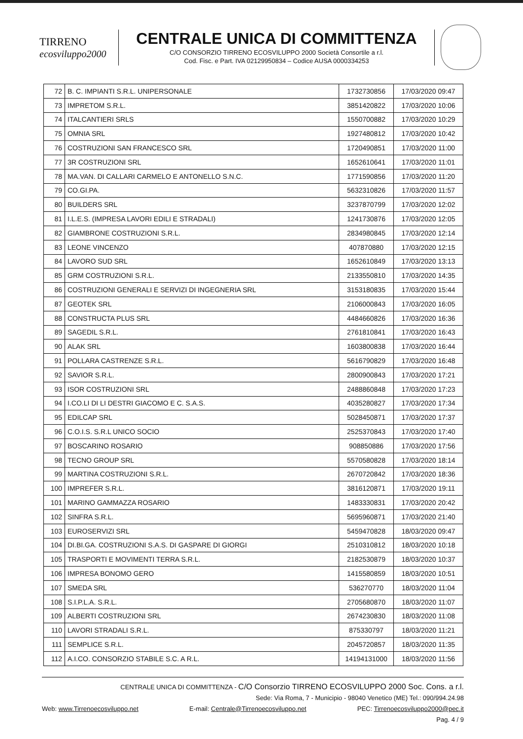TIRRENO
ecosviluppo2000
CENTRALE UNICA DI COMMITTENZA
C/O CONSORZIO TIRRENO ECOSVILUPPO 2000 Società Consortile a r.l.
Cod. Fisc. e Part. IVA 02129950834 – Codice AUSA 0000334253
| 72 | B. C. IMPIANTI S.R.L. UNIPERSONALE | 1732730856 | 17/03/2020 09:47 |
| 73 | IMPRETOM S.R.L. | 3851420822 | 17/03/2020 10:06 |
| 74 | ITALCANTIERI SRLS | 1550700882 | 17/03/2020 10:29 |
| 75 | OMNIA SRL | 1927480812 | 17/03/2020 10:42 |
| 76 | COSTRUZIONI SAN FRANCESCO SRL | 1720490851 | 17/03/2020 11:00 |
| 77 | 3R COSTRUZIONI SRL | 1652610641 | 17/03/2020 11:01 |
| 78 | MA.VAN. DI CALLARI CARMELO E ANTONELLO S.N.C. | 1771590856 | 17/03/2020 11:20 |
| 79 | CO.GI.PA. | 5632310826 | 17/03/2020 11:57 |
| 80 | BUILDERS SRL | 3237870799 | 17/03/2020 12:02 |
| 81 | I.L.E.S. (IMPRESA LAVORI EDILI E STRADALI) | 1241730876 | 17/03/2020 12:05 |
| 82 | GIAMBRONE COSTRUZIONI S.R.L. | 2834980845 | 17/03/2020 12:14 |
| 83 | LEONE VINCENZO | 407870880 | 17/03/2020 12:15 |
| 84 | LAVORO SUD SRL | 1652610849 | 17/03/2020 13:13 |
| 85 | GRM COSTRUZIONI S.R.L. | 2133550810 | 17/03/2020 14:35 |
| 86 | COSTRUZIONI GENERALI E SERVIZI DI INGEGNERIA SRL | 3153180835 | 17/03/2020 15:44 |
| 87 | GEOTEK SRL | 2106000843 | 17/03/2020 16:05 |
| 88 | CONSTRUCTA PLUS SRL | 4484660826 | 17/03/2020 16:36 |
| 89 | SAGEDIL S.R.L. | 2761810841 | 17/03/2020 16:43 |
| 90 | ALAK SRL | 1603800838 | 17/03/2020 16:44 |
| 91 | POLLARA CASTRENZE S.R.L. | 5616790829 | 17/03/2020 16:48 |
| 92 | SAVIOR S.R.L. | 2800900843 | 17/03/2020 17:21 |
| 93 | ISOR COSTRUZIONI SRL | 2488860848 | 17/03/2020 17:23 |
| 94 | I.CO.LI DI LI DESTRI GIACOMO E C. S.A.S. | 4035280827 | 17/03/2020 17:34 |
| 95 | EDILCAP SRL | 5028450871 | 17/03/2020 17:37 |
| 96 | C.O.I.S. S.R.L UNICO SOCIO | 2525370843 | 17/03/2020 17:40 |
| 97 | BOSCARINO ROSARIO | 908850886 | 17/03/2020 17:56 |
| 98 | TECNO GROUP SRL | 5570580828 | 17/03/2020 18:14 |
| 99 | MARTINA COSTRUZIONI S.R.L. | 2670720842 | 17/03/2020 18:36 |
| 100 | IMPREFER S.R.L. | 3816120871 | 17/03/2020 19:11 |
| 101 | MARINO GAMMAZZA ROSARIO | 1483330831 | 17/03/2020 20:42 |
| 102 | SINFRA S.R.L. | 5695960871 | 17/03/2020 21:40 |
| 103 | EUROSERVIZI SRL | 5459470828 | 18/03/2020 09:47 |
| 104 | DI.BI.GA. COSTRUZIONI S.A.S. DI GASPARE DI GIORGI | 2510310812 | 18/03/2020 10:18 |
| 105 | TRASPORTI E MOVIMENTI TERRA S.R.L. | 2182530879 | 18/03/2020 10:37 |
| 106 | IMPRESA BONOMO GERO | 1415580859 | 18/03/2020 10:51 |
| 107 | SMEDA SRL | 536270770 | 18/03/2020 11:04 |
| 108 | S.I.P.L.A. S.R.L. | 2705680870 | 18/03/2020 11:07 |
| 109 | ALBERTI COSTRUZIONI SRL | 2674230830 | 18/03/2020 11:08 |
| 110 | LAVORI STRADALI S.R.L. | 875330797 | 18/03/2020 11:21 |
| 111 | SEMPLICE S.R.L. | 2045720857 | 18/03/2020 11:35 |
| 112 | A.I.CO. CONSORZIO STABILE S.C. A R.L. | 14194131000 | 18/03/2020 11:56 |
CENTRALE UNICA DI COMMITTENZA - C/O Consorzio TIRRENO ECOSVILUPPO 2000 Soc. Cons. a r.l.
Sede: Via Roma, 7 - Municipio - 98040 Venetico (ME) Tel.: 090/994.24.98
Web: www.Tirrenoecosviluppo.net E-mail: Centrale@Tirrenoecosviluppo.net PEC: Tirrenoecosviluppo2000@pec.it
Pag. 4 / 9